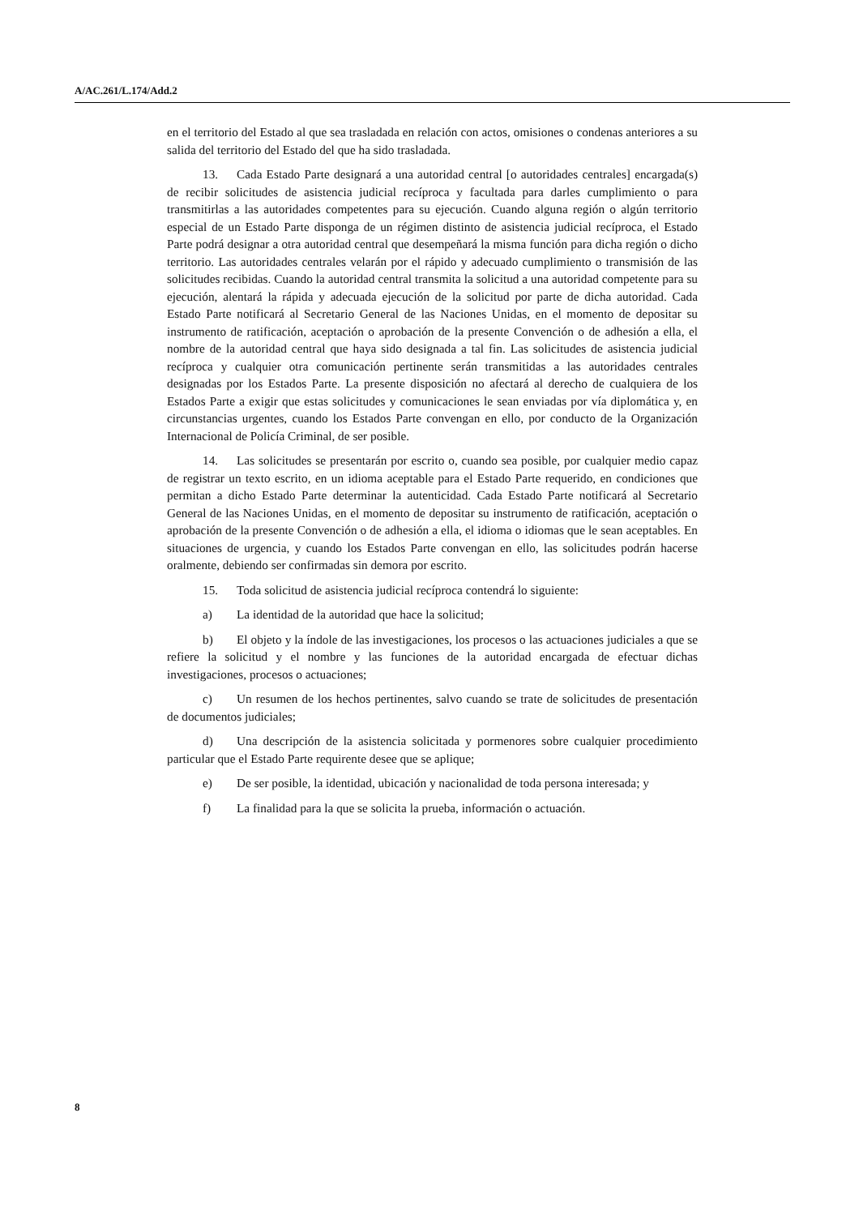A/AC.261/L.174/Add.2
en el territorio del Estado al que sea trasladada en relación con actos, omisiones o condenas anteriores a su salida del territorio del Estado del que ha sido trasladada.
13. Cada Estado Parte designará a una autoridad central [o autoridades centrales] encargada(s) de recibir solicitudes de asistencia judicial recíproca y facultada para darles cumplimiento o para transmitirlas a las autoridades competentes para su ejecución. Cuando alguna región o algún territorio especial de un Estado Parte disponga de un régimen distinto de asistencia judicial recíproca, el Estado Parte podrá designar a otra autoridad central que desempeñará la misma función para dicha región o dicho territorio. Las autoridades centrales velarán por el rápido y adecuado cumplimiento o transmisión de las solicitudes recibidas. Cuando la autoridad central transmita la solicitud a una autoridad competente para su ejecución, alentará la rápida y adecuada ejecución de la solicitud por parte de dicha autoridad. Cada Estado Parte notificará al Secretario General de las Naciones Unidas, en el momento de depositar su instrumento de ratificación, aceptación o aprobación de la presente Convención o de adhesión a ella, el nombre de la autoridad central que haya sido designada a tal fin. Las solicitudes de asistencia judicial recíproca y cualquier otra comunicación pertinente serán transmitidas a las autoridades centrales designadas por los Estados Parte. La presente disposición no afectará al derecho de cualquiera de los Estados Parte a exigir que estas solicitudes y comunicaciones le sean enviadas por vía diplomática y, en circunstancias urgentes, cuando los Estados Parte convengan en ello, por conducto de la Organización Internacional de Policía Criminal, de ser posible.
14. Las solicitudes se presentarán por escrito o, cuando sea posible, por cualquier medio capaz de registrar un texto escrito, en un idioma aceptable para el Estado Parte requerido, en condiciones que permitan a dicho Estado Parte determinar la autenticidad. Cada Estado Parte notificará al Secretario General de las Naciones Unidas, en el momento de depositar su instrumento de ratificación, aceptación o aprobación de la presente Convención o de adhesión a ella, el idioma o idiomas que le sean aceptables. En situaciones de urgencia, y cuando los Estados Parte convengan en ello, las solicitudes podrán hacerse oralmente, debiendo ser confirmadas sin demora por escrito.
15. Toda solicitud de asistencia judicial recíproca contendrá lo siguiente:
a) La identidad de la autoridad que hace la solicitud;
b) El objeto y la índole de las investigaciones, los procesos o las actuaciones judiciales a que se refiere la solicitud y el nombre y las funciones de la autoridad encargada de efectuar dichas investigaciones, procesos o actuaciones;
c) Un resumen de los hechos pertinentes, salvo cuando se trate de solicitudes de presentación de documentos judiciales;
d) Una descripción de la asistencia solicitada y pormenores sobre cualquier procedimiento particular que el Estado Parte requirente desee que se aplique;
e) De ser posible, la identidad, ubicación y nacionalidad de toda persona interesada; y
f) La finalidad para la que se solicita la prueba, información o actuación.
8